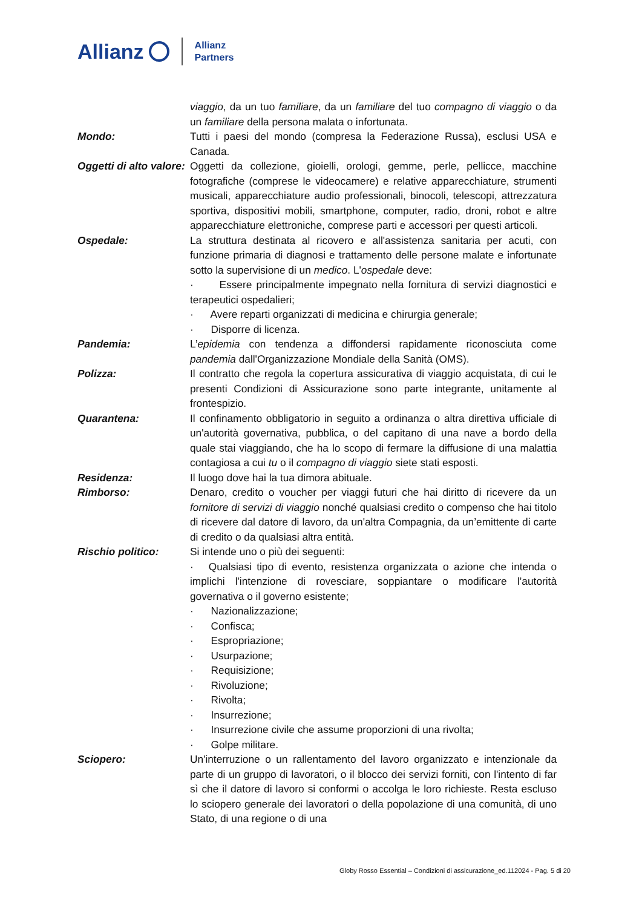Allianz Allianz
Partners
viaggio, da un tuo familiare, da un familiare del tuo compagno di viaggio o da un familiare della persona malata o infortunata.
Mondo: Tutti i paesi del mondo (compresa la Federazione Russa), esclusi USA e Canada.
Oggetti di alto valore:
Oggetti da collezione, gioielli, orologi, gemme, perle, pellicce, macchine fotografiche (comprese le videocamere) e relative apparecchiature, strumenti musicali, apparecchiature audio professionali, binocoli, telescopi, attrezzatura sportiva, dispositivi mobili, smartphone, computer, radio, droni, robot e altre apparecchiature elettroniche, comprese parti e accessori per questi articoli.
Ospedale: La struttura destinata al ricovero e all'assistenza sanitaria per acuti, con funzione primaria di diagnosi e trattamento delle persone malate e infortunate sotto la supervisione di un medico. L'ospedale deve:
· Essere principalmente impegnato nella fornitura di servizi diagnostici e terapeutici ospedalieri;
· Avere reparti organizzati di medicina e chirurgia generale;
· Disporre di licenza.
Pandemia: L’epidemia con tendenza a diffondersi rapidamente riconosciuta come pandemia dall'Organizzazione Mondiale della Sanità (OMS).
Polizza: Il contratto che regola la copertura assicurativa di viaggio acquistata, di cui le presenti Condizioni di Assicurazione sono parte integrante, unitamente al frontespizio.
Quarantena: Il confinamento obbligatorio in seguito a ordinanza o altra direttiva ufficiale di un'autorità governativa, pubblica, o del capitano di una nave a bordo della quale stai viaggiando, che ha lo scopo di fermare la diffusione di una malattia contagiosa a cui tu o il compagno di viaggio siete stati esposti.
Residenza: Il luogo dove hai la tua dimora abituale.
Rimborso: Denaro, credito o voucher per viaggi futuri che hai diritto di ricevere da un fornitore di servizi di viaggio nonché qualsiasi credito o compenso che hai titolo di ricevere dal datore di lavoro, da un'altra Compagnia, da un’emittente di carte di credito o da qualsiasi altra entità.
Rischio politico: Si intende uno o più dei seguenti:
· Qualsiasi tipo di evento, resistenza organizzata o azione che intenda o implichi l'intenzione di rovesciare, soppiantare o modificare l’autorità governativa o il governo esistente;
· Nazionalizzazione;
· Confisca;
· Espropriazione;
· Usurpazione;
· Requisizione;
· Rivoluzione;
· Rivolta;
· Insurrezione;
· Insurrezione civile che assume proporzioni di una rivolta;
· Golpe militare.
Sciopero: Un'interruzione o un rallentamento del lavoro organizzato e intenzionale da parte di un gruppo di lavoratori, o il blocco dei servizi forniti, con l'intento di far sì che il datore di lavoro si conformi o accolga le loro richieste. Resta escluso lo sciopero generale dei lavoratori o della popolazione di una comunità, di uno Stato, di una regione o di una
Globy Rosso Essential – Condizioni di assicurazione_ed.112024 - Pag. 5 di 20